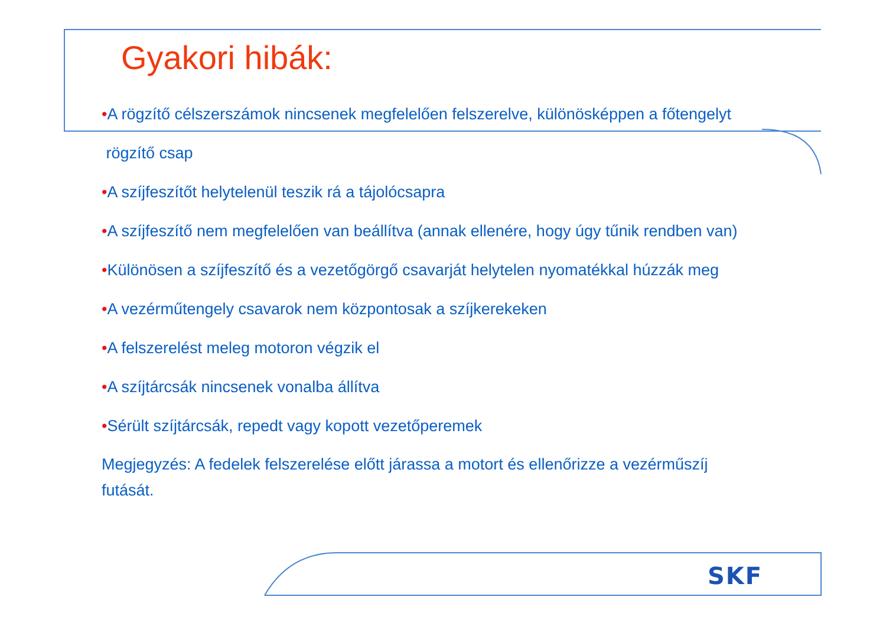Gyakori hibák:
•A rögzítő célszerszámok nincsenek megfelelően felszerelve, különösképpen a főtengelyt
rögzítő csap
•A szíjfeszítőt helytelenül teszik rá a tájolócsapra
•A szíjfeszítő nem megfelelően van beállítva (annak ellenére, hogy úgy tűnik rendben van)
•Különösen a szíjfeszítő és a vezetőgörgő csavarját helytelen nyomatékkal húzzák meg
•A vezérműtengely csavarok nem központosak a szíjkerekeken
•A felszerelést meleg motoron végzik el
•A szíjtárcsák nincsenek vonalba állítva
•Sérült szíjtárcsák, repedt vagy kopott vezetőperemek
Megjegyzés: A fedelek felszerelése előtt járassa a motort és ellenőrizze a vezérműszíj futását.
SKF